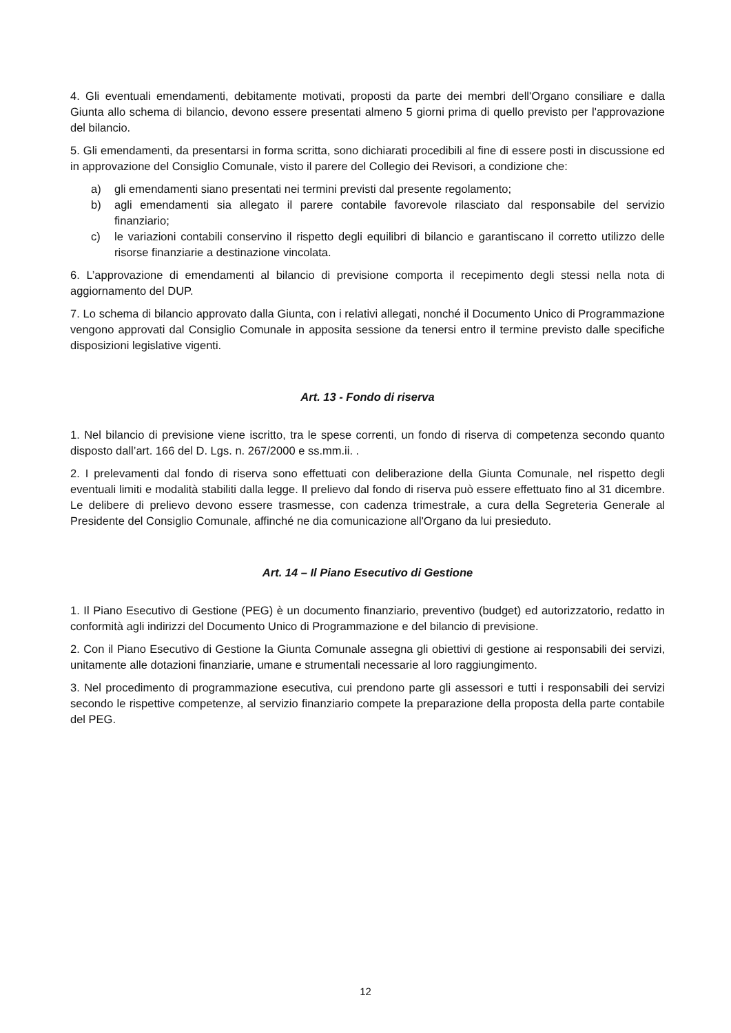4. Gli eventuali emendamenti, debitamente motivati, proposti da parte dei membri dell'Organo consiliare e dalla Giunta allo schema di bilancio, devono essere presentati almeno 5 giorni prima di quello previsto per l'approvazione del bilancio.
5. Gli emendamenti, da presentarsi in forma scritta, sono dichiarati procedibili al fine di essere posti in discussione ed in approvazione del Consiglio Comunale, visto il parere del Collegio dei Revisori, a condizione che:
a) gli emendamenti siano presentati nei termini previsti dal presente regolamento;
b) agli emendamenti sia allegato il parere contabile favorevole rilasciato dal responsabile del servizio finanziario;
c) le variazioni contabili conservino il rispetto degli equilibri di bilancio e garantiscano il corretto utilizzo delle risorse finanziarie a destinazione vincolata.
6. L’approvazione di emendamenti al bilancio di previsione comporta il recepimento degli stessi nella nota di aggiornamento del DUP.
7. Lo schema di bilancio approvato dalla Giunta, con i relativi allegati, nonché il Documento Unico di Programmazione vengono approvati dal Consiglio Comunale in apposita sessione da tenersi entro il termine previsto dalle specifiche disposizioni legislative vigenti.
Art. 13 - Fondo di riserva
1. Nel bilancio di previsione viene iscritto, tra le spese correnti, un fondo di riserva di competenza secondo quanto disposto dall’art. 166 del D. Lgs. n. 267/2000 e ss.mm.ii. .
2. I prelevamenti dal fondo di riserva sono effettuati con deliberazione della Giunta Comunale, nel rispetto degli eventuali limiti e modalità stabiliti dalla legge. Il prelievo dal fondo di riserva può essere effettuato fino al 31 dicembre. Le delibere di prelievo devono essere trasmesse, con cadenza trimestrale, a cura della Segreteria Generale al Presidente del Consiglio Comunale, affinché ne dia comunicazione all'Organo da lui presieduto.
Art. 14 – Il Piano Esecutivo di Gestione
1. Il Piano Esecutivo di Gestione (PEG) è un documento finanziario, preventivo (budget) ed autorizzatorio, redatto in conformità agli indirizzi del Documento Unico di Programmazione e del bilancio di previsione.
2. Con il Piano Esecutivo di Gestione la Giunta Comunale assegna gli obiettivi di gestione ai responsabili dei servizi, unitamente alle dotazioni finanziarie, umane e strumentali necessarie al loro raggiungimento.
3. Nel procedimento di programmazione esecutiva, cui prendono parte gli assessori e tutti i responsabili dei servizi secondo le rispettive competenze, al servizio finanziario compete la preparazione della proposta della parte contabile del PEG.
12